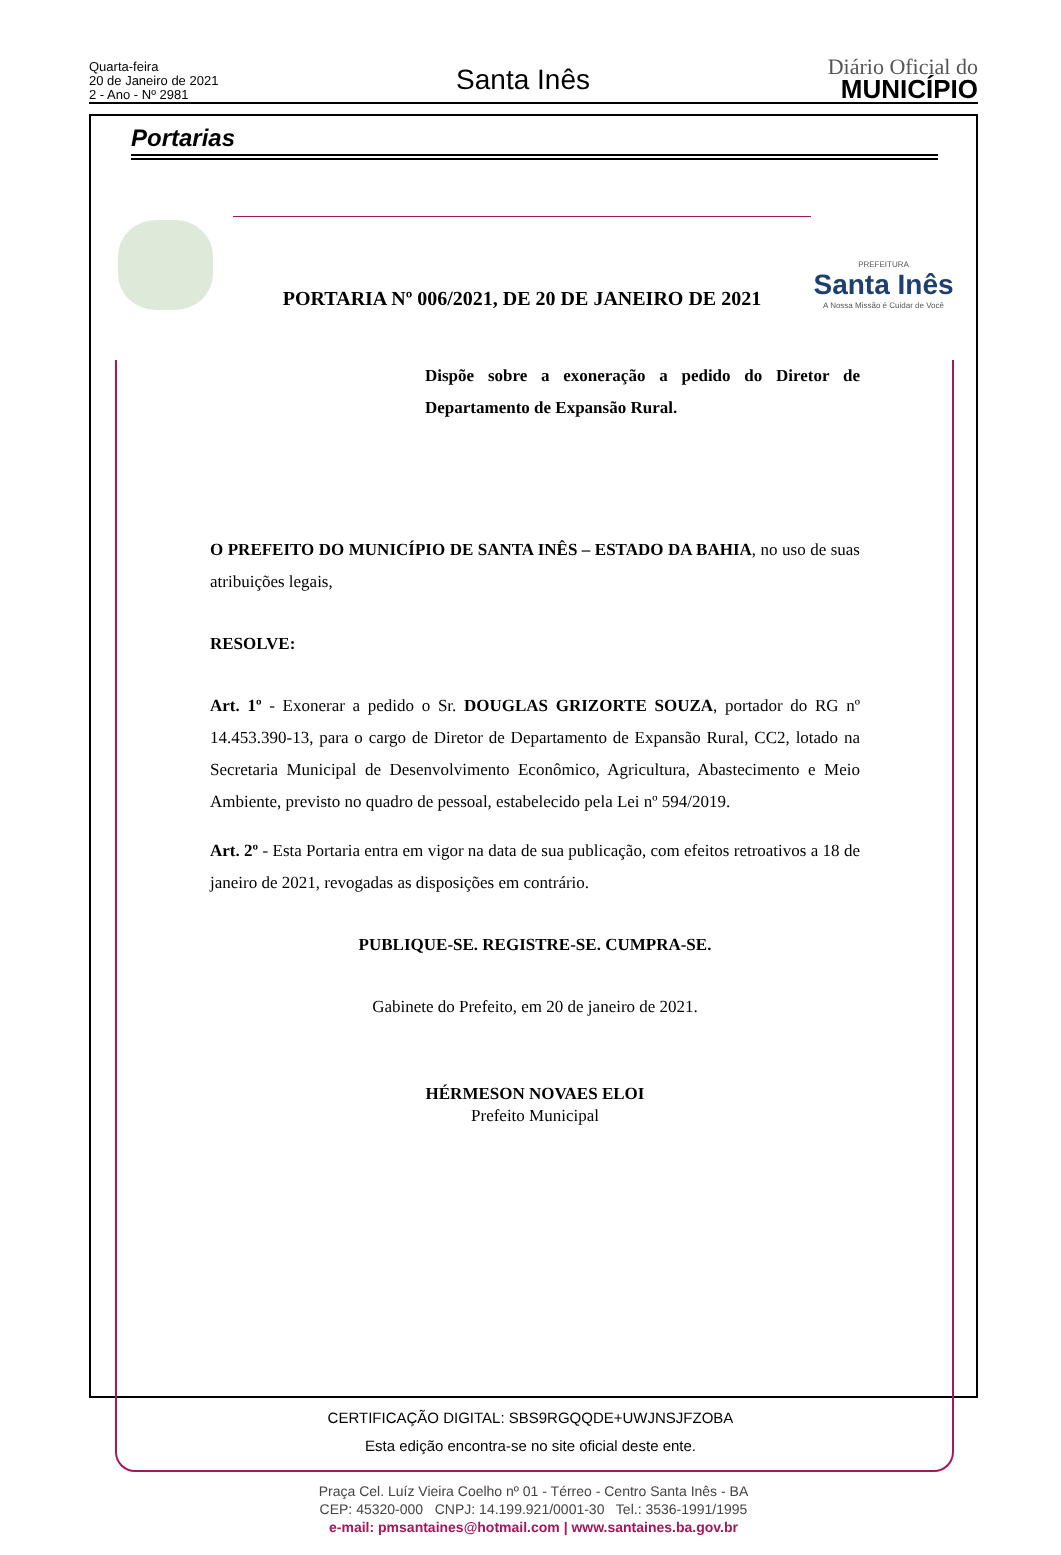Quarta-feira
20 de Janeiro de 2021
2 - Ano - Nº 2981
Santa Inês
Diário Oficial do
MUNICÍPIO
Portarias
PORTARIA Nº 006/2021, DE 20 DE JANEIRO DE 2021
PREFEITURA
Santa Inês
A Nossa Missão é Cuidar de Você
Dispõe sobre a exoneração a pedido do Diretor de Departamento de Expansão Rural.
O PREFEITO DO MUNICÍPIO DE SANTA INÊS – ESTADO DA BAHIA, no uso de suas atribuições legais,
RESOLVE:
Art. 1º - Exonerar a pedido o Sr. DOUGLAS GRIZORTE SOUZA, portador do RG nº 14.453.390-13, para o cargo de Diretor de Departamento de Expansão Rural, CC2, lotado na Secretaria Municipal de Desenvolvimento Econômico, Agricultura, Abastecimento e Meio Ambiente, previsto no quadro de pessoal, estabelecido pela Lei nº 594/2019.
Art. 2º - Esta Portaria entra em vigor na data de sua publicação, com efeitos retroativos a 18 de janeiro de 2021, revogadas as disposições em contrário.
PUBLIQUE-SE. REGISTRE-SE. CUMPRA-SE.
Gabinete do Prefeito, em 20 de janeiro de 2021.
HÉRMESON NOVAES ELOI
Prefeito Municipal
Praça Cel. Luíz Vieira Coelho nº 01 - Térreo - Centro Santa Inês - BA
CEP: 45320-000 CNPJ: 14.199.921/0001-30 Tel.: 3536-1991/1995
e-mail: pmsantaines@hotmail.com | www.santaines.ba.gov.br
CERTIFICAÇÃO DIGITAL: SBS9RGQQDE+UWJNSJFZOBA
Esta edição encontra-se no site oficial deste ente.